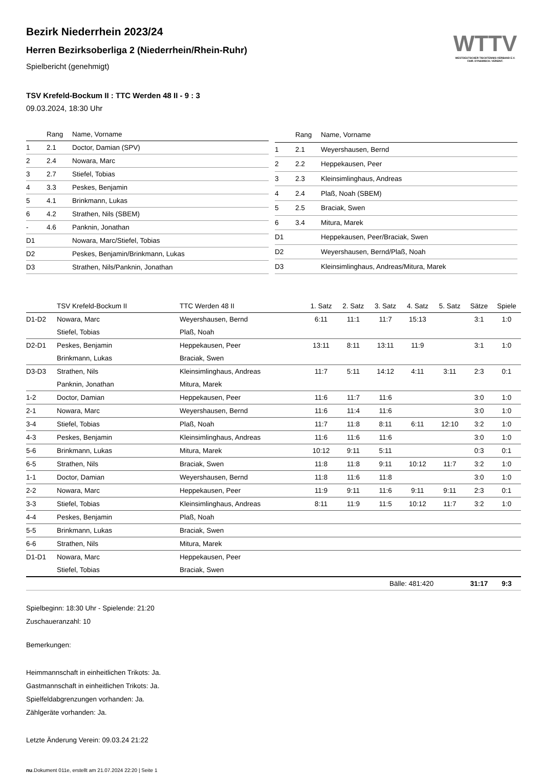Bezirk Niederrhein 2023/24
Herren Bezirksoberliga 2 (Niederrhein/Rhein-Ruhr)
Spielbericht (genehmigt)
WTTV
WESTDEUTSCHER TISCHTENNIS-VERBAND E.V.
FAIR. DYNAMISCH. VEREINT.
TSV Krefeld-Bockum II : TTC Werden 48 II - 9 : 3
09.03.2024, 18:30 Uhr
| | Rang | Name, Vorname |
| --- | --- | --- |
| 1 | 2.1 | Doctor, Damian (SPV) |
| 2 | 2.4 | Nowara, Marc |
| 3 | 2.7 | Stiefel, Tobias |
| 4 | 3.3 | Peskes, Benjamin |
| 5 | 4.1 | Brinkmann, Lukas |
| 6 | 4.2 | Strathen, Nils (SBEM) |
| - | 4.6 | Panknin, Jonathan |
| D1 | | Nowara, Marc/Stiefel, Tobias |
| D2 | | Peskes, Benjamin/Brinkmann, Lukas |
| D3 | | Strathen, Nils/Panknin, Jonathan |
| | Rang | Name, Vorname |
| --- | --- | --- |
| 1 | 2.1 | Weyershausen, Bernd |
| 2 | 2.2 | Heppekausen, Peer |
| 3 | 2.3 | Kleinsimlinghaus, Andreas |
| 4 | 2.4 | Plaß, Noah (SBEM) |
| 5 | 2.5 | Braciak, Swen |
| 6 | 3.4 | Mitura, Marek |
| D1 | | Heppekausen, Peer/Braciak, Swen |
| D2 | | Weyershausen, Bernd/Plaß, Noah |
| D3 | | Kleinsimlinghaus, Andreas/Mitura, Marek |
| | TSV Krefeld-Bockum II | TTC Werden 48 II | 1. Satz | 2. Satz | 3. Satz | 4. Satz | 5. Satz | Sätze | Spiele |
| --- | --- | --- | --- | --- | --- | --- | --- | --- | --- |
| D1-D2 | Nowara, Marc | Weyershausen, Bernd | 6:11 | 11:1 | 11:7 | 15:13 | | 3:1 | 1:0 |
| | Stiefel, Tobias | Plaß, Noah | | | | | | | |
| D2-D1 | Peskes, Benjamin | Heppekausen, Peer | 13:11 | 8:11 | 13:11 | 11:9 | | 3:1 | 1:0 |
| | Brinkmann, Lukas | Braciak, Swen | | | | | | | |
| D3-D3 | Strathen, Nils | Kleinsimlinghaus, Andreas | 11:7 | 5:11 | 14:12 | 4:11 | 3:11 | 2:3 | 0:1 |
| | Panknin, Jonathan | Mitura, Marek | | | | | | | |
| 1-2 | Doctor, Damian | Heppekausen, Peer | 11:6 | 11:7 | 11:6 | | | 3:0 | 1:0 |
| 2-1 | Nowara, Marc | Weyershausen, Bernd | 11:6 | 11:4 | 11:6 | | | 3:0 | 1:0 |
| 3-4 | Stiefel, Tobias | Plaß, Noah | 11:7 | 11:8 | 8:11 | 6:11 | 12:10 | 3:2 | 1:0 |
| 4-3 | Peskes, Benjamin | Kleinsimlinghaus, Andreas | 11:6 | 11:6 | 11:6 | | | 3:0 | 1:0 |
| 5-6 | Brinkmann, Lukas | Mitura, Marek | 10:12 | 9:11 | 5:11 | | | 0:3 | 0:1 |
| 6-5 | Strathen, Nils | Braciak, Swen | 11:8 | 11:8 | 9:11 | 10:12 | 11:7 | 3:2 | 1:0 |
| 1-1 | Doctor, Damian | Weyershausen, Bernd | 11:8 | 11:6 | 11:8 | | | 3:0 | 1:0 |
| 2-2 | Nowara, Marc | Heppekausen, Peer | 11:9 | 9:11 | 11:6 | 9:11 | 9:11 | 2:3 | 0:1 |
| 3-3 | Stiefel, Tobias | Kleinsimlinghaus, Andreas | 8:11 | 11:9 | 11:5 | 10:12 | 11:7 | 3:2 | 1:0 |
| 4-4 | Peskes, Benjamin | Plaß, Noah | | | | | | | |
| 5-5 | Brinkmann, Lukas | Braciak, Swen | | | | | | | |
| 6-6 | Strathen, Nils | Mitura, Marek | | | | | | | |
| D1-D1 | Nowara, Marc | Heppekausen, Peer | | | | | | | |
| | Stiefel, Tobias | Braciak, Swen | | | | | | | |
| | | | | Bälle: 481:420 | | | | 31:17 | 9:3 |
Spielbeginn: 18:30 Uhr - Spielende: 21:20
Zuschaueranzahl: 10
Bemerkungen:
Heimmannschaft in einheitlichen Trikots: Ja.
Gastmannschaft in einheitlichen Trikots: Ja.
Spielfeldabgrenzungen vorhanden: Ja.
Zählgeräte vorhanden: Ja.
Letzte Änderung Verein: 09.03.24 21:22
nu.Dokument 011e, erstellt am 21.07.2024 22:20 | Seite 1